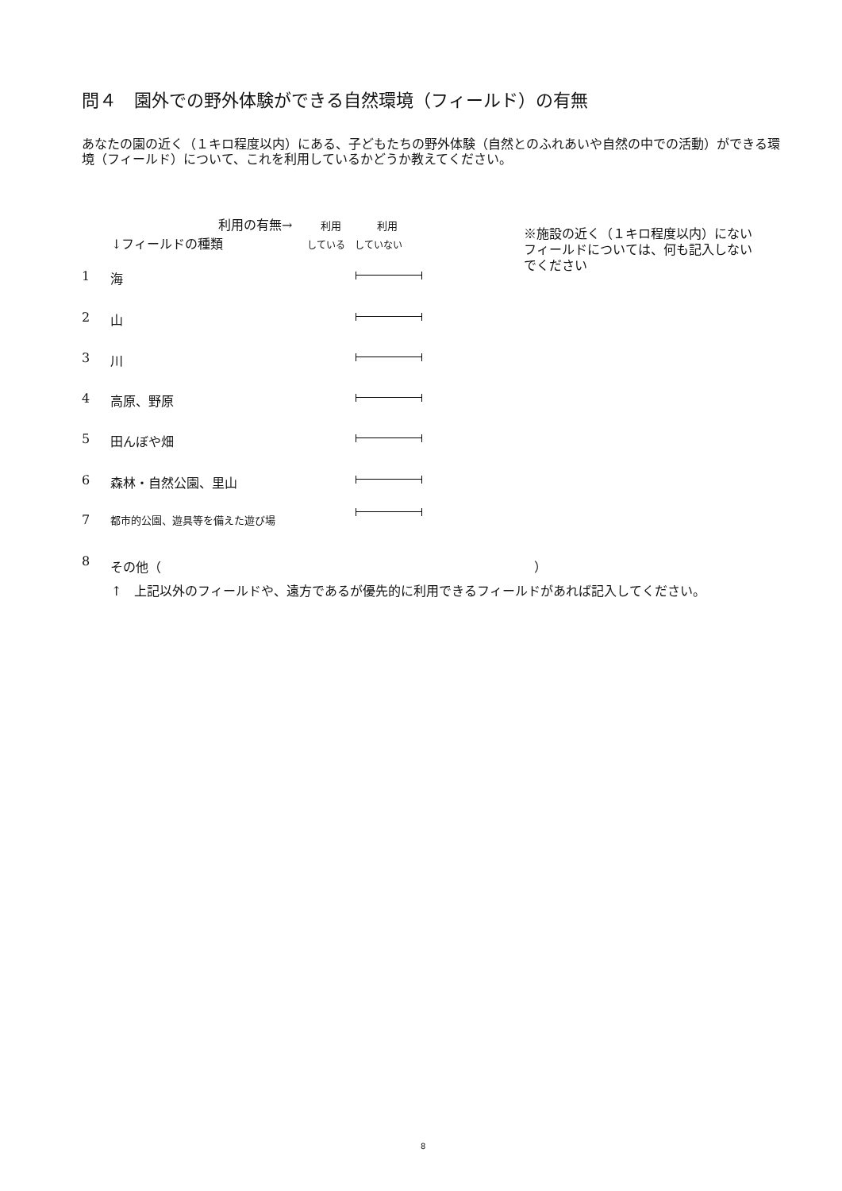問４　園外での野外体験ができる自然環境（フィールド）の有無
あなたの園の近く（１キロ程度以内）にある、子どもたちの野外体験（自然とのふれあいや自然の中での活動）ができる環境（フィールド）について、これを利用しているかどうか教えてください。
利用の有無→ 利用 利用
↓フィールドの種類 している　していない
※施設の近く（１キロ程度以内）にないフィールドについては、何も記入しないでください
1 海
2 山
3 川
4 高原、野原
5 田んぼや畑
6 森林・自然公園、里山
7 都市的公園、遊具等を備えた遊び場
8 その他（ ）
↑　上記以外のフィールドや、遠方であるが優先的に利用できるフィールドがあれば記入してください。
8